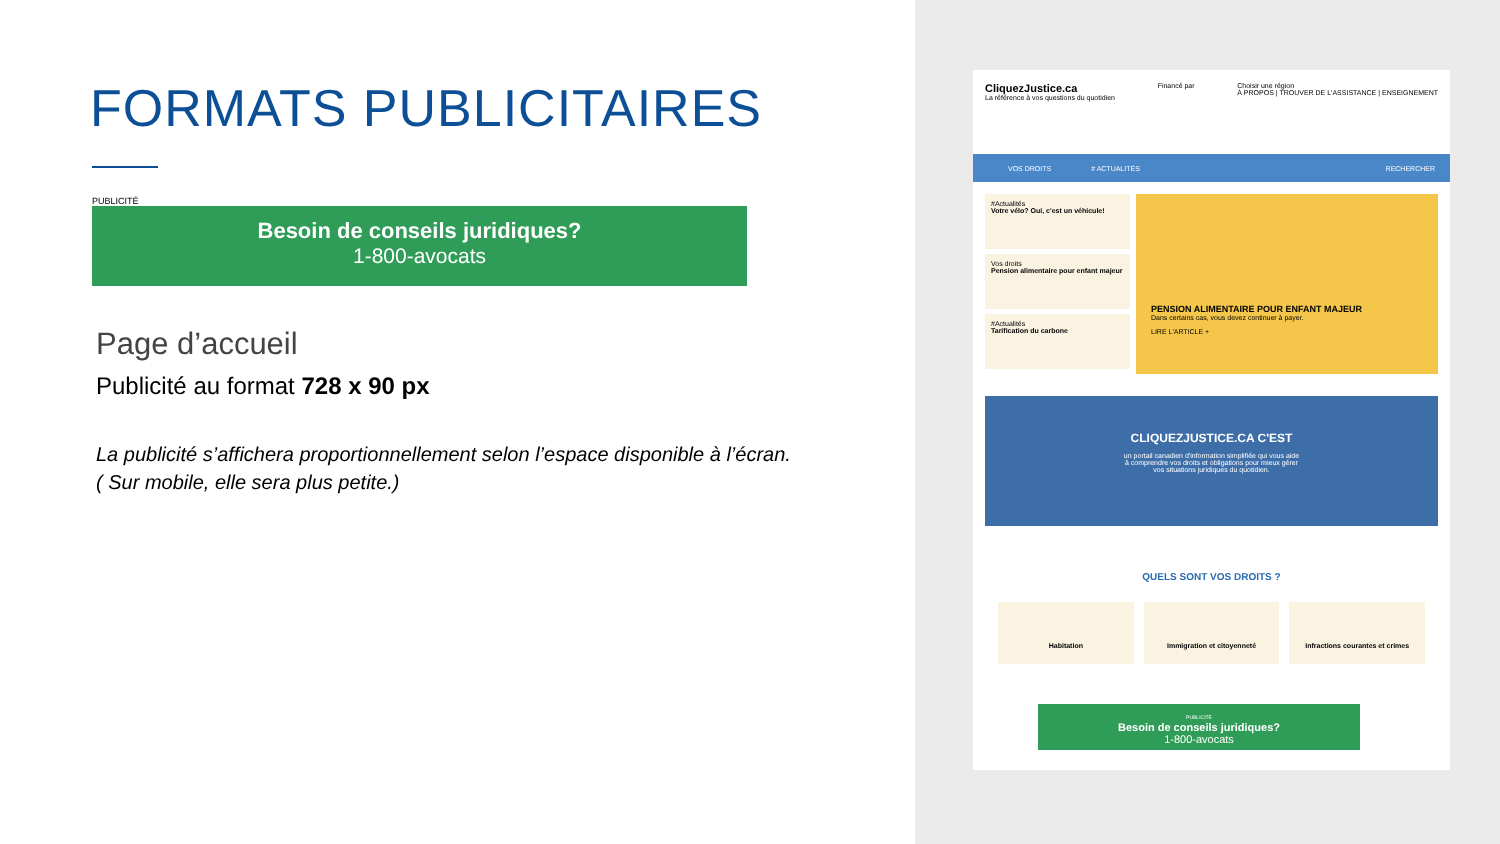FORMATS PUBLICITAIRES
PUBLICITÉ
Besoin de conseils juridiques?
1-800-avocats
Page d’accueil
Publicité au format 728 x 90 px
La publicité s’affichera proportionnellement selon l’espace disponible à l’écran.
( Sur mobile, elle sera plus petite.)
CliquezJustice.ca
La référence à vos questions du quotidien
Financé par Choisir une région
À PROPOS | TROUVER DE L'ASSISTANCE | ENSEIGNEMENT
VOS DROITS # ACTUALITÉS RECHERCHER
#Actualités
Votre vélo? Oui, c'est un véhicule!
Vos droits
Pension alimentaire pour enfant majeur
#Actualités
Tarification du carbone
PENSION ALIMENTAIRE POUR ENFANT MAJEUR
Dans certains cas, vous devez continuer à payer.
LIRE L'ARTICLE +
CLIQUEZJUSTICE.CA C'EST
un portail canadien d'information simplifiée qui vous aide
à comprendre vos droits et obligations pour mieux gérer
vos situations juridiques du quotidien.
QUELS SONT VOS DROITS ?
Habitation Immigration et citoyenneté Infractions courantes et crimes
PUBLICITÉ
Besoin de conseils juridiques?
1-800-avocats